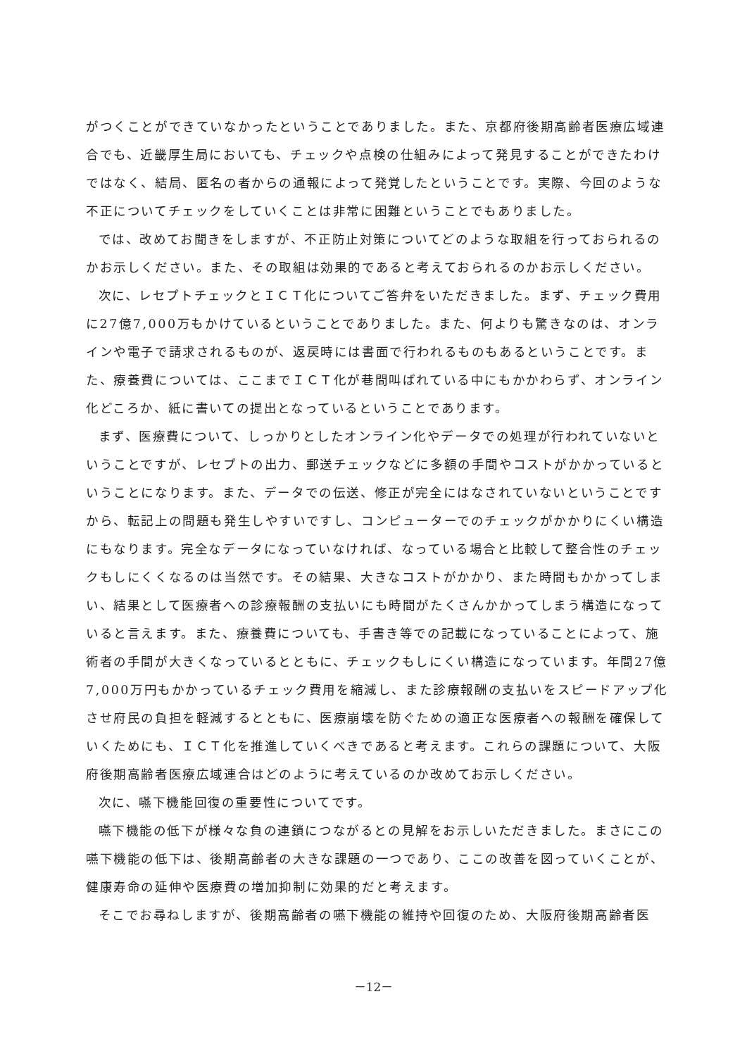がつくことができていなかったということでありました。また、京都府後期高齢者医療広域連合でも、近畿厚生局においても、チェックや点検の仕組みによって発見することができたわけではなく、結局、匿名の者からの通報によって発覚したということです。実際、今回のような不正についてチェックをしていくことは非常に困難ということでもありました。
では、改めてお聞きをしますが、不正防止対策についてどのような取組を行っておられるのかお示しください。また、その取組は効果的であると考えておられるのかお示しください。
次に、レセプトチェックとＩＣＴ化についてご答弁をいただきました。まず、チェック費用に27億7,000万もかけているということでありました。また、何よりも驚きなのは、オンラインや電子で請求されるものが、返戻時には書面で行われるものもあるということです。また、療養費については、ここまでＩＣＴ化が巷間叫ばれている中にもかかわらず、オンライン化どころか、紙に書いての提出となっているということであります。
まず、医療費について、しっかりとしたオンライン化やデータでの処理が行われていないということですが、レセプトの出力、郵送チェックなどに多額の手間やコストがかかっているということになります。また、データでの伝送、修正が完全にはなされていないということですから、転記上の問題も発生しやすいですし、コンピューターでのチェックがかかりにくい構造にもなります。完全なデータになっていなければ、なっている場合と比較して整合性のチェックもしにくくなるのは当然です。その結果、大きなコストがかかり、また時間もかかってしまい、結果として医療者への診療報酬の支払いにも時間がたくさんかかってしまう構造になっていると言えます。また、療養費についても、手書き等での記載になっていることによって、施術者の手間が大きくなっているとともに、チェックもしにくい構造になっています。年間27億7,000万円もかかっているチェック費用を縮減し、また診療報酬の支払いをスピードアップ化させ府民の負担を軽減するとともに、医療崩壊を防ぐための適正な医療者への報酬を確保していくためにも、ＩＣＴ化を推進していくべきであると考えます。これらの課題について、大阪府後期高齢者医療広域連合はどのように考えているのか改めてお示しください。
次に、嚥下機能回復の重要性についてです。
嚥下機能の低下が様々な負の連鎖につながるとの見解をお示しいただきました。まさにこの嚥下機能の低下は、後期高齢者の大きな課題の一つであり、ここの改善を図っていくことが、健康寿命の延伸や医療費の増加抑制に効果的だと考えます。
そこでお尋ねしますが、後期高齢者の嚥下機能の維持や回復のため、大阪府後期高齢者医
－12－